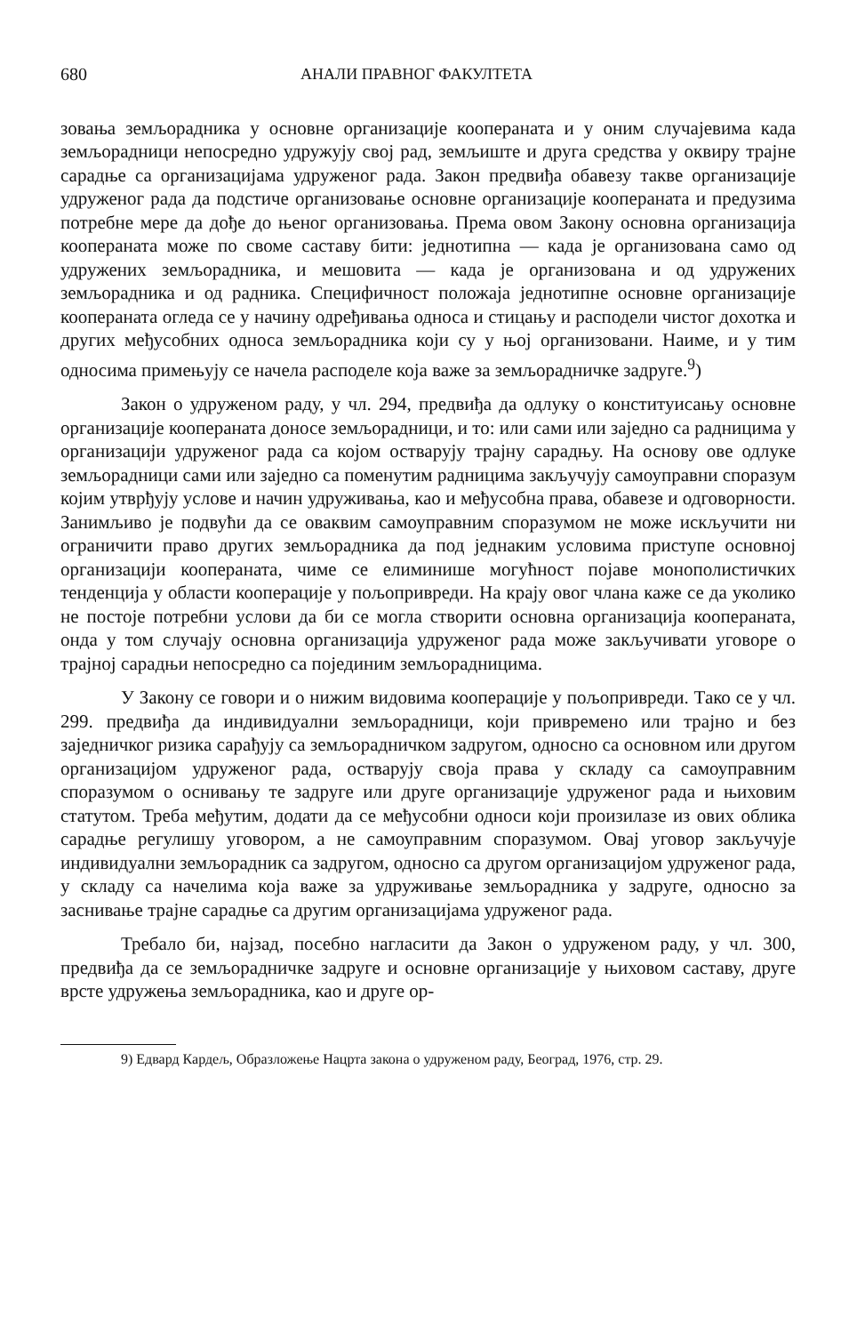680 АНАЛИ ПРАВНОГ ФАКУЛТЕТА
зовања земљорадника у основне организације коопераната и у оним случајевима када земљорадници непосредно удружују свој рад, земљиште и друга средства у оквиру трајне сарадње са организацијама удруженог рада. Закон предвиђа обавезу такве организације удруженог рада да подстиче организовање основне организације коопераната и предузима потребне мере да дође до њеног организовања. Према овом Закону основна организација коопераната може по своме саставу бити: једнотипна — када је организована само од удружених земљорадника, и мешовита — када је организована и од удружених земљорадника и од радника. Специфичност положаја једнотипне основне организације коопераната огледа се у начину одређивања односа и стицању и расподели чистог дохотка и других међусобних односа земљорадника који су у њој организовани. Наиме, и у тим односима примењују се начела расподеле која важе за земљорадничке задруге.<sup>9</sup>)
Закон о удруженом раду, у чл. 294, предвиђа да одлуку о конституисању основне организације коопераната доносе земљорадници, и то: или сами или заједно са радницима у организацији удруженог рада са којом остварују трајну сарадњу. На основу ове одлуке земљорадници сами или заједно са поменутим радницима закључују самоуправни споразум којим утврђују услове и начин удруживања, као и међусобна права, обавезе и одговорности. Занимљиво је подвући да се оваквим самоуправним споразумом не може искључити ни ограничити право других земљорадника да под једнаким условима приступе основној организацији коопераната, чиме се елиминише могућност појаве монополистичких тенденција у области кооперације у пољопривреди. На крају овог члана каже се да уколико не постоје потребни услови да би се могла створити основна организација коопераната, онда у том случају основна организација удруженог рада може закључивати уговоре о трајној сарадњи непосредно са појединим земљорадницима.
У Закону се говори и о нижим видовима кооперације у пољопривреди. Тако се у чл. 299. предвиђа да индивидуални земљорадници, који привремено или трајно и без заједничког ризика сарађују са земљорадничком задругом, односно са основном или другом организацијом удруженог рада, остварују своја права у складу са самоуправним споразумом о оснивању те задруге или друге организације удруженог рада и њиховим статутом. Треба међутим, додати да се међусобни односи који произилазе из ових облика сарадње регулишу уговором, а не самоуправним споразумом. Овај уговор закључује индивидуални земљорадник са задругом, односно са другом организацијом удруженог рада, у складу са начелима која важе за удруживање земљорадника у задруге, односно за заснивање трајне сарадње са другим организацијама удруженог рада.
Требало би, најзад, посебно нагласити да Закон о удруженом раду, у чл. 300, предвиђа да се земљорадничке задруге и основне организације у њиховом саставу, друге врсте удружења земљорадника, као и друге ор-
9) Едвард Кардељ, Образложење Нацрта закона о удруженом раду, Београд, 1976, стр. 29.